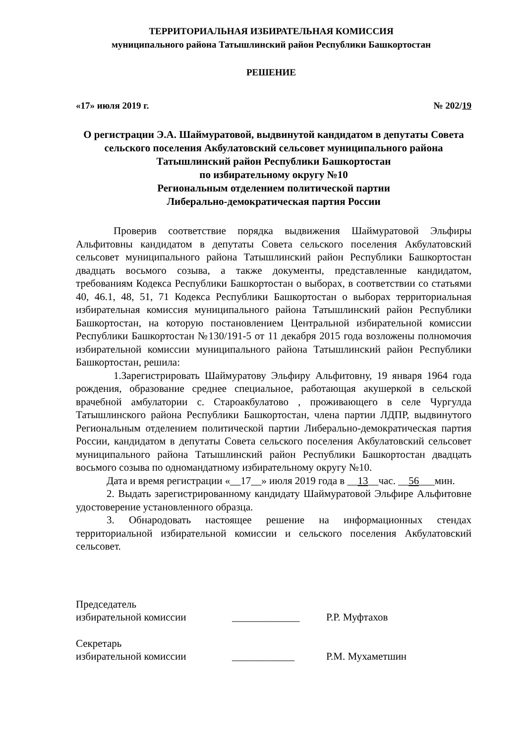ТЕРРИТОРИАЛЬНАЯ ИЗБИРАТЕЛЬНАЯ КОМИССИЯ
муниципального района Татышлинский район Республики Башкортостан
РЕШЕНИЕ
«17» июля 2019 г. № 202/19
О регистрации Э.А. Шаймуратовой, выдвинутой кандидатом в депутаты Совета сельского поселения Акбулатовский сельсовет муниципального района Татышлинский район Республики Башкортостан
по избирательному округу №10
Региональным отделением политической партии
Либерально-демократическая партия России
Проверив соответствие порядка выдвижения Шаймуратовой Эльфиры Альфитовны кандидатом в депутаты Совета сельского поселения Акбулатовский сельсовет муниципального района Татышлинский район Республики Башкортостан двадцать восьмого созыва, а также документы, представленные кандидатом, требованиям Кодекса Республики Башкортостан о выборах, в соответствии со статьями 40, 46.1, 48, 51, 71 Кодекса Республики Башкортостан о выборах территориальная избирательная комиссия муниципального района Татышлинский район Республики Башкортостан, на которую постановлением Центральной избирательной комиссии Республики Башкортостан №130/191-5 от 11 декабря 2015 года возложены полномочия избирательной комиссии муниципального района Татышлинский район Республики Башкортостан, решила:
1.Зарегистрировать Шаймуратову Эльфиру Альфитовну, 19 января 1964 года рождения, образование среднее специальное, работающая акушеркой в сельской врачебной амбулатории с. Староакбулатово , проживающего в селе Чургулда Татышлинского района Республики Башкортостан, члена партии ЛДПР, выдвинутого Региональным отделением политической партии Либерально-демократическая партия России, кандидатом в депутаты Совета сельского поселения Акбулатовский сельсовет муниципального района Татышлинский район Республики Башкортостан двадцать восьмого созыва по одномандатному избирательному округу №10.
Дата и время регистрации «__17__» июля 2019 года в __13__час. __56___мин.
2. Выдать зарегистрированному кандидату Шаймуратовой Эльфире Альфитовне удостоверение установленного образца.
3. Обнародовать настоящее решение на информационных стендах территориальной избирательной комиссии и сельского поселения Акбулатовский сельсовет.
Председатель
избирательной комиссии _____________ Р.Р. Муфтахов
Секретарь
избирательной комиссии ____________ Р.М. Мухаметшин